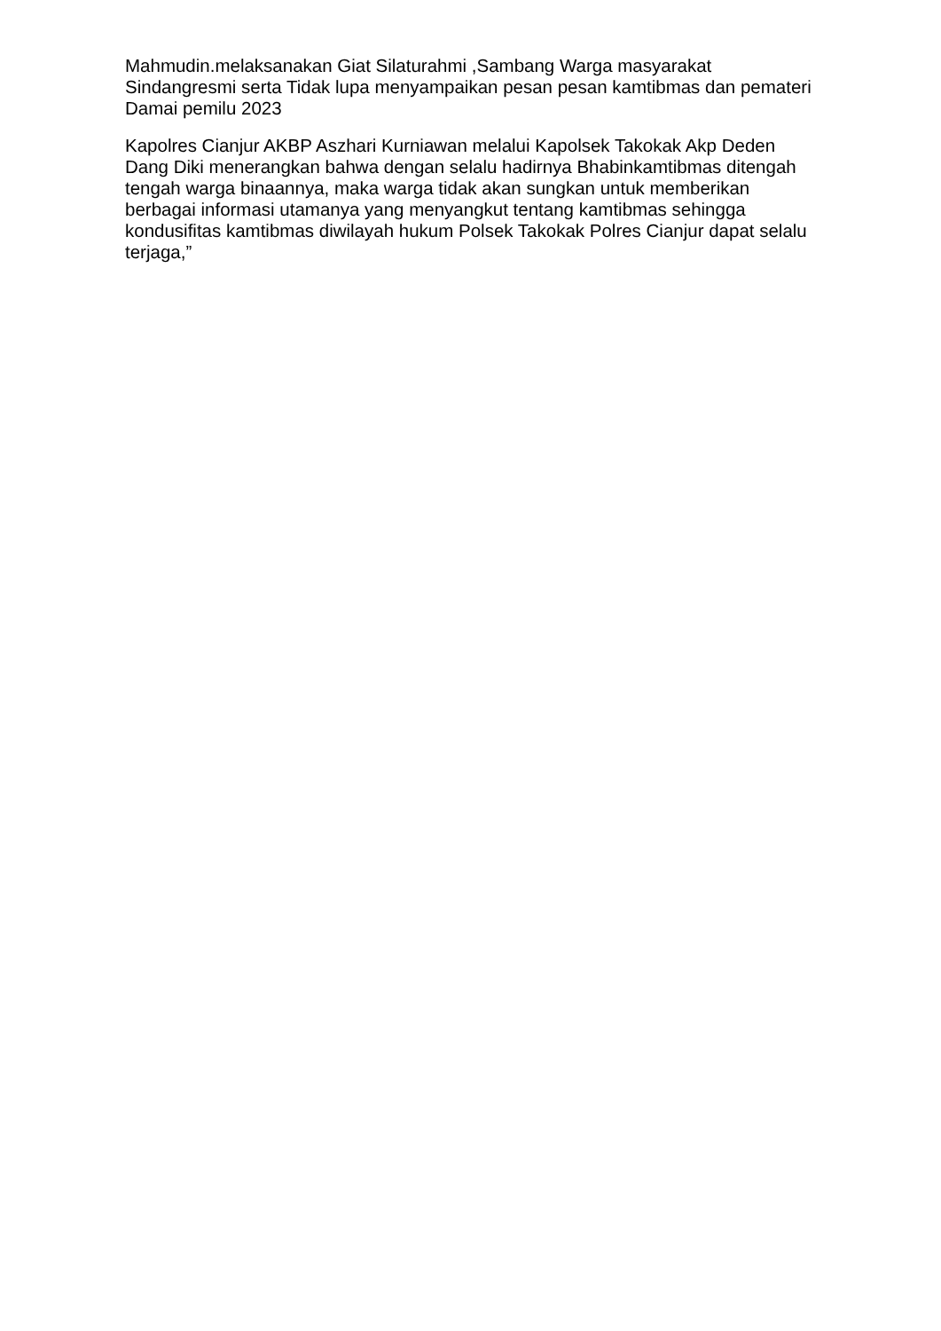Mahmudin.melaksanakan Giat Silaturahmi ,Sambang Warga masyarakat Sindangresmi serta Tidak lupa menyampaikan pesan pesan kamtibmas dan pemateri Damai pemilu 2023
Kapolres Cianjur AKBP Aszhari Kurniawan melalui Kapolsek Takokak Akp Deden Dang Diki menerangkan bahwa dengan selalu hadirnya Bhabinkamtibmas ditengah tengah warga binaannya, maka warga tidak akan sungkan untuk memberikan berbagai informasi utamanya yang menyangkut tentang kamtibmas sehingga kondusifitas kamtibmas diwilayah hukum Polsek Takokak Polres Cianjur dapat selalu terjaga,”